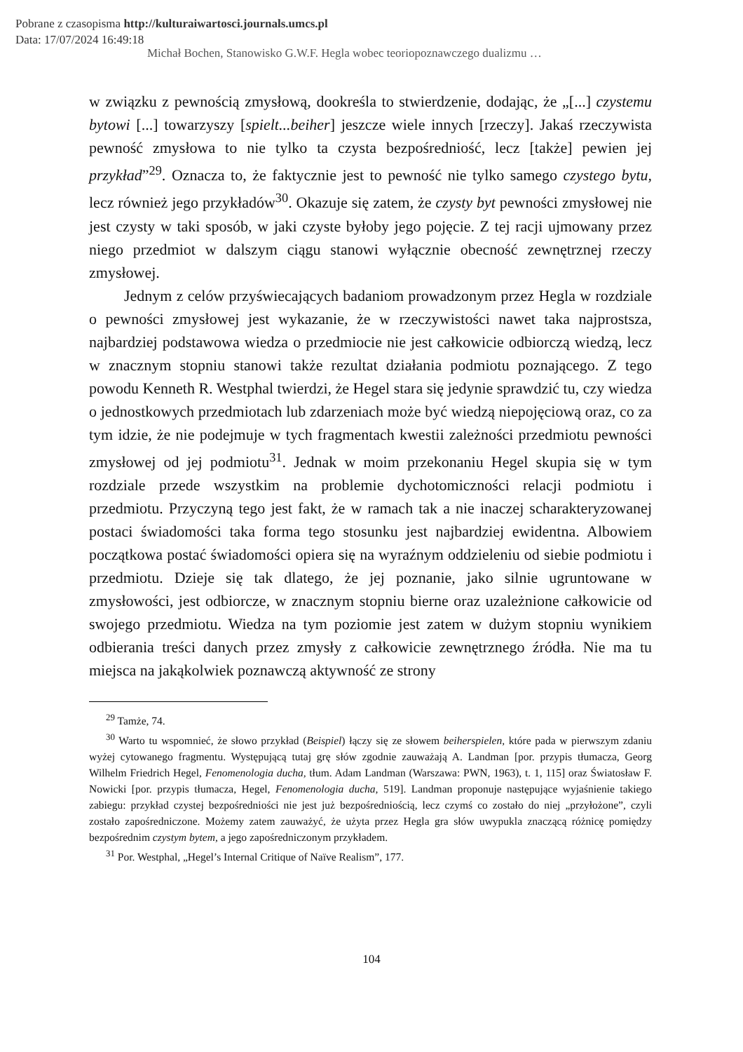Pobrane z czasopisma http://kulturaiwartosci.journals.umcs.pl
Data: 17/07/2024 16:49:18
Michał Bochen, Stanowisko G.W.F. Hegla wobec teoriopoznawczego dualizmu …
w związku z pewnością zmysłową, dookreśla to stwierdzenie, dodając, że „[...] czystemu bytowi [...] towarzyszy [spielt...beiher] jeszcze wiele innych [rzeczy]. Jakaś rzeczywista pewność zmysłowa to nie tylko ta czysta bezpośredniość, lecz [także] pewien jej przykład”<sup>29</sup>. Oznacza to, że faktycznie jest to pewność nie tylko samego czystego bytu, lecz również jego przykładów<sup>30</sup>. Okazuje się zatem, że czysty byt pewności zmysłowej nie jest czysty w taki sposób, w jaki czyste byłoby jego pojęcie. Z tej racji ujmowany przez niego przedmiot w dalszym ciągu stanowi wyłącznie obecność zewnętrznej rzeczy zmysłowej.
Jednym z celów przyświecających badaniom prowadzonym przez Hegla w rozdziale o pewności zmysłowej jest wykazanie, że w rzeczywistości nawet taka najprostsza, najbardziej podstawowa wiedza o przedmiocie nie jest całkowicie odbiorczą wiedzą, lecz w znacznym stopniu stanowi także rezultat działania podmiotu poznającego. Z tego powodu Kenneth R. Westphal twierdzi, że Hegel stara się jedynie sprawdzić tu, czy wiedza o jednostkowych przedmiotach lub zdarzeniach może być wiedzą niepojęciową oraz, co za tym idzie, że nie podejmuje w tych fragmentach kwestii zależności przedmiotu pewności zmysłowej od jej podmiotu<sup>31</sup>. Jednak w moim przekonaniu Hegel skupia się w tym rozdziale przede wszystkim na problemie dychotomiczności relacji podmiotu i przedmiotu. Przyczyną tego jest fakt, że w ramach tak a nie inaczej scharakteryzowanej postaci świadomości taka forma tego stosunku jest najbardziej ewidentna. Albowiem początkowa postać świadomości opiera się na wyraźnym oddzieleniu od siebie podmiotu i przedmiotu. Dzieje się tak dlatego, że jej poznanie, jako silnie ugruntowane w zmysłowości, jest odbiorcze, w znacznym stopniu bierne oraz uzależnione całkowicie od swojego przedmiotu. Wiedza na tym poziomie jest zatem w dużym stopniu wynikiem odbierania treści danych przez zmysły z całkowicie zewnętrznego źródła. Nie ma tu miejsca na jakąkolwiek poznawczą aktywność ze strony
<sup>29</sup> Tamże, 74.
<sup>30</sup> Warto tu wspomnieć, że słowo przykład (Beispiel) łączy się ze słowem beiherspielen, które pada w pierwszym zdaniu wyżej cytowanego fragmentu. Występującą tutaj grę słów zgodnie zauważają A. Landman [por. przypis tłumacza, Georg Wilhelm Friedrich Hegel, Fenomenologia ducha, tłum. Adam Landman (Warszawa: PWN, 1963), t. 1, 115] oraz Światosław F. Nowicki [por. przypis tłumacza, Hegel, Fenomenologia ducha, 519]. Landman proponuje następujące wyjaśnienie takiego zabiegu: przykład czystej bezpośredniości nie jest już bezpośredniością, lecz czymś co zostało do niej „przyłożone”, czyli zostało zapośredniczone. Możemy zatem zauważyć, że użyta przez Hegla gra słów uwypukla znaczącą różnicę pomiędzy bezpośrednim czystym bytem, a jego zapośredniczonym przykładem.
<sup>31</sup> Por. Westphal, „Hegel’s Internal Critique of Naïve Realism”, 177.
104